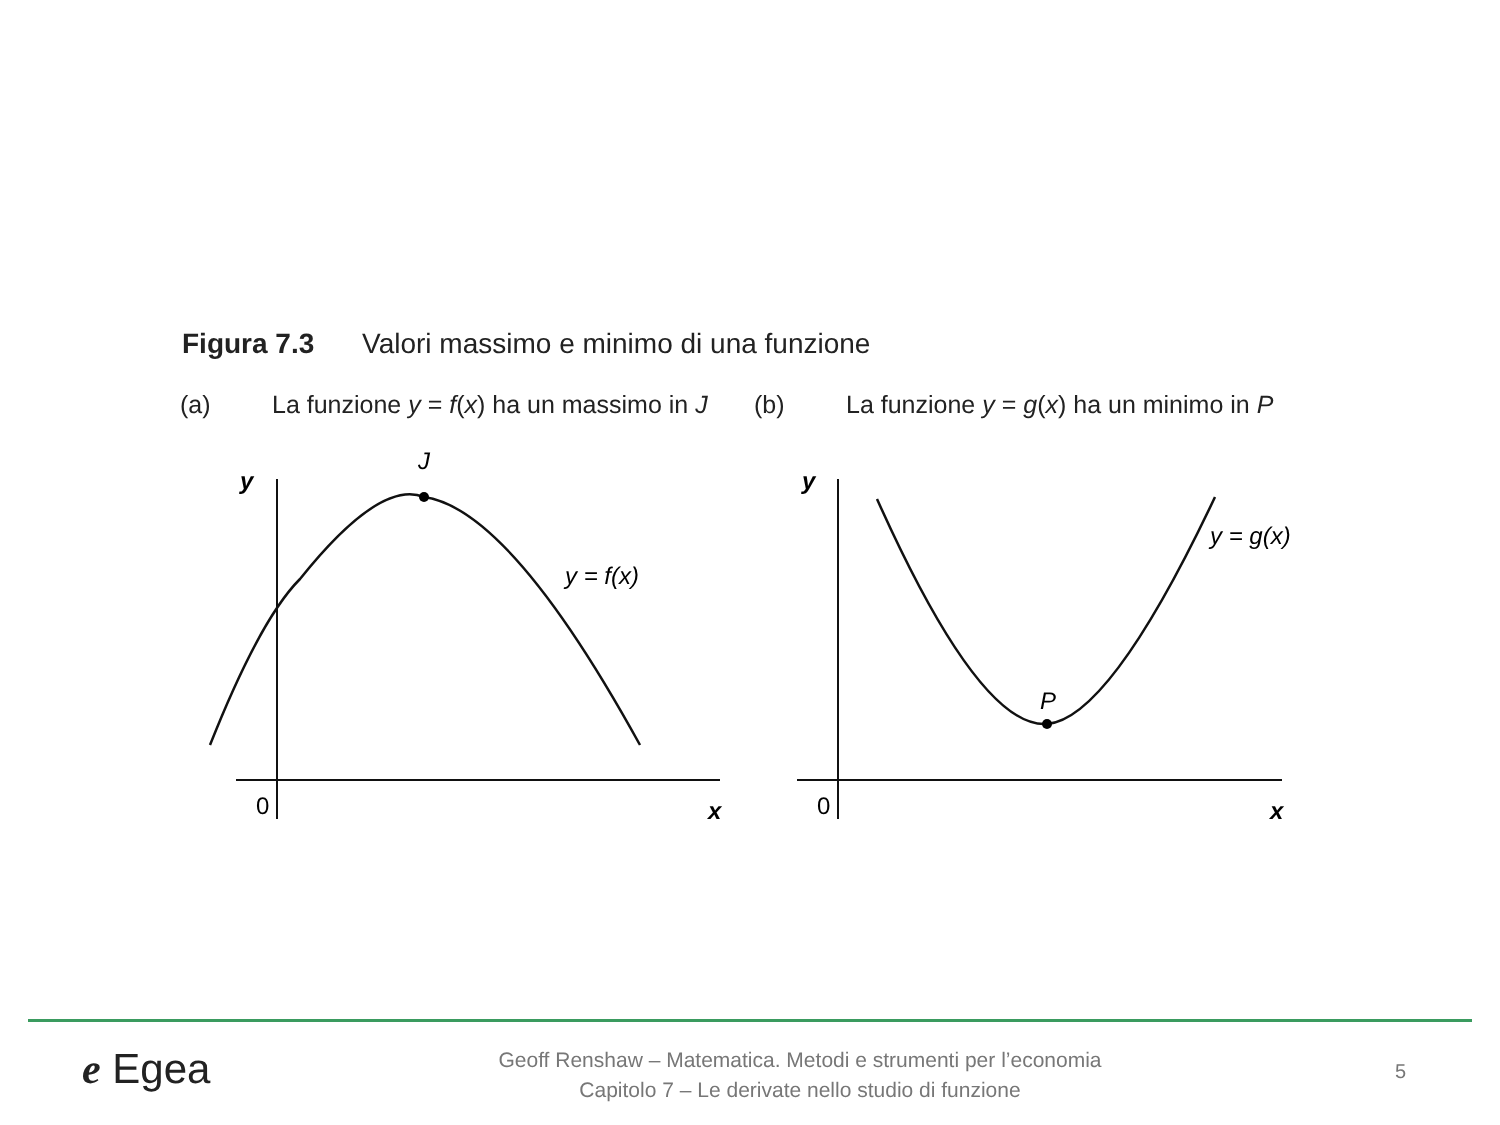Figura 7.3 Valori massimo e minimo di una funzione
(a) La funzione y = f(x) ha un massimo in J (b) La funzione y = g(x) ha un minimo in P
y
J
y = f(x)
0
x
y
P
y = g(x)
0
x
e Egea
Geoff Renshaw – Matematica. Metodi e strumenti per l’economia
Capitolo 7 – Le derivate nello studio di funzione
5